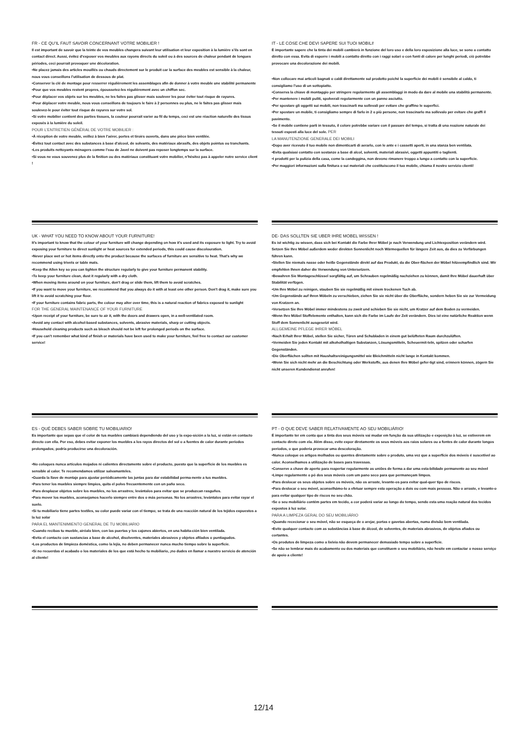FR - CE QU’IL FAUT SAVOIR CONCERNANT VOTRE MOBILIER !
Il est important de savoir que la teinte de vos meubles changera suivant leur utilisation et leur exposition à la lumière s’ils sont en contact direct. Aussi, évitez d’exposer vos meubles aux rayons directs du soleil ou à des sources de chaleur pendant de longues périodes, ceci pourrait provoquer une décoloration.
•Ne placez jamais des articles mouillés ou chauds directement sur le produit car la surface des meubles est sensible à la chaleur, nous vous conseillons l’utilisation de dessous de plat.
•Conserver la clé de montage pour resserrer régulièrement les assemblages afin de donner à votre meuble une stabilité permanente
•Pour que vos meubles restent propres, époussetez-les régulièrement avec un chiffon sec.
•Pour déplacer vos objets sur les meubles, ne les faites pas glisser mais soulever les pour éviter tout risque de rayures.
•Pour déplacer votre meuble, nous vous conseillons de toujours le faire à 2 personnes ou plus, ne le faites pas glisser mais soulevez-le pour éviter tout risque de rayures sur votre sol.
•Si votre mobilier contient des parties tissues, la couleur pourrait varier au fil du temps, ceci est une réaction naturelle des tissus exposés à la lumière du soleil.
POUR L’ENTRETIEN GÉNÉRAL DE VOTRE MOBILIER :
•À réception de votre meuble, veillez à bien l’aérer, portes et tiroirs ouverts, dans une pièce bien ventilée.
•Évitez tout contact avec des substances à base d’alcool, de solvants, des matériaux abrasifs, des objets pointus ou tranchants.
•Les produits nettoyants ménagers comme l’eau de Javel ne doivent pas reposer longtemps sur la surface.
•Si vous ne vous souvenez plus de la finition ou des matériaux constituant votre mobilier, n’hésitez pas à appeler notre service client !
UK - WHAT YOU NEED TO KNOW ABOUT YOUR FURNITURE!
It’s important to know that the colour of your furniture will change depending on how it’s used and its exposure to light. Try to avoid exposing your furniture to direct sunlight or heat sources for extended periods, this could cause discolouration.
•Never place wet or hot items directly onto the product because the surfaces of furniture are sensitive to heat. That’s why we recommend using trivets or table mats.
•Keep the Allen key so you can tighten the structure regularly to give your furniture permanent stability.
•To keep your furniture clean, dust it regularly with a dry cloth.
•When moving items around on your furniture, don’t drag or slide them, lift them to avoid scratches.
•If you want to move your furniture, we recommend that you always do it with at least one other person. Don’t drag it, make sure you lift it to avoid scratching your floor.
•If your furniture contains fabric parts, the colour may alter over time, this is a natural reaction of fabrics exposed to sunlight
FOR THE GENERAL MAINTENANCE OF YOUR FURNITURE
•Upon receipt of your furniture, be sure to air it, with the doors and drawers open, in a well-ventilated room.
•Avoid any contact with alcohol-based substances, solvents, abrasive materials, sharp or cutting objects.
•Household cleaning products such as bleach should not be left for prolonged periods on the surface.
•If you can’t remember what kind of finish or materials have been used to make your furniture, feel free to contact our customer service!
ES - QUÉ DEBES SABER SOBRE TU MOBILIARIO!
Es importante que sepas que el color de tus muebles cambiará dependiendo del uso y la expo-sición a la luz, si están en contacto directo con ella. Por eso, debes evitar exponer los muebles a los rayos directos del sol o a fuentes de calor durante períodos prolongados; podría producirse una decoloración.
•No coloques nunca artículos mojados ni calientes directamente sobre el producto, puesto que la superficie de los muebles es sensible al calor. Te recomendamos utilizar salvamanteles.
•Guarda la llave de montaje para ajustar periódicamente las juntas para dar estabilidad perma-nente a tus muebles.
•Para tener los muebles siempre limpios, quita el polvo frecuentemente con un paño seco.
•Para desplazar objetos sobre los muebles, no los arrastres; levántalos para evitar que se produzcan rasguños.
•Para mover los muebles, aconsejamos hacerlo siempre entre dos o más personas. No los arrastres; levántalos para evitar rayar el suelo.
•Si tu mobiliario tiene partes textiles, su color puede variar con el tiempo; se trata de una reacción natural de los tejidos expuestos a la luz solar
PARA EL MANTENIMIENTO GENERAL DE TU MOBILIARIO
•Cuando recibas tu mueble, airéalo bien, con las puertas y los cajones abiertos, en una habita-ción bien ventilada.
•Evita el contacto con sustancias a base de alcohol, disolventes, materiales abrasivos y objetos afilados o puntiagudos.
•Los productos de limpieza doméstica, como la lejía, no deben permanecer nunca mucho tiempo sobre la superficie.
•Si no recuerdas el acabado o los materiales de los que está hecho tu mobiliario, ¡no dudes en llamar a nuestro servicio de atención al cliente!
IT - LE COSE CHE DEVI SAPERE SUI TUOI MOBILI!
È importante sapere che la tinta dei mobili cambierà in funzione del loro uso e della loro esposizione alla luce, se sono a contatto diretto con essa. Evita di esporre i mobili a contatto diretto con i raggi solari o con fonti di calore per lunghi periodi, ciò potrebbe provocare una decolorazione dei mobili.
•Non collocare mai articoli bagnati o caldi direttamente sul prodotto poiché la superficie dei mobili è sensibile al caldo, ti consigliamo l’uso di un sottopiatto.
•Conserva la chiave di montaggio per stringere regolarmente gli assemblaggi in modo da dare al mobile una stabilità permanente.
•Per mantenere i mobili puliti, spolverali regolarmente con un panno asciutto.
•Per spostare gli oggetti sui mobili, non trascinarli ma sollevali per evitare che graffino le superfici.
•Per spostare un mobile, ti consigliamo sempre di farlo in 2 o più persone, non trascinarlo ma sollevalo per evitare che graffi il pavimento.
•Se il mobile contiene parti in tessuto, il colore potrebbe variare con il passare del tempo, si tratta di una reazione naturale dei tessuti esposti alla luce del sole. PER
LA MANUTENZIONE GENERALE DEI MOBILI
•Dopo aver ricevuto il tuo mobile non dimenticarti di aerarlo, con le ante e i cassetti aperti, in una stanza ben ventilata.
•Evita qualsiasi contatto con sostanze a base di alcol, solventi, materiali abrasivi, oggetti appuntiti o taglienti.
•I prodotti per la pulizia della casa, come la candeggina, non devono rimanere troppo a lungo a contatto con la superficie.
•Per maggiori informazioni sulla finitura o sui materiali che costituiscono il tuo mobile, chiama il nostro servizio clienti!
DE- DAS SOLLTEN SIE UBER IHRE MOBEL WISSEN !
Es ist wichtig zu wissen, dass sich bei Kontakt die Farbe Ihrer Möbel je nach Verwendung und Lichtexposition verändern wird. Setzen Sie Ihre Möbel außerdem weder direkten Sonnenlicht noch Wärmequellen für längere Zeit aus, da dies zu Verfärbungen führen kann.
•Stellen Sie niemals nasse oder heiße Gegenstände direkt auf das Produkt, da die Ober-flächen der Möbel hitzeempfindlich sind. Wir empfehlen Ihnen daher die Verwendung von Untersetzern.
•Bewahren Sie Montageschlüssel sorgfältig auf, um Schrauben regelmäßig nachziehen zu können, damit Ihre Möbel dauerhaft über Stabilität verfügen.
•Um Ihre Möbel zu reinigen, stauben Sie sie regelmäßig mit einem trockenen Tuch ab.
•Um Gegenstände auf Ihren Möbeln zu verschieben, ziehen Sie sie nicht über die Oberfläche, sondern heben Sie sie zur Vermeidung von Kratzern an.
•Versetzen Sie Ihre Möbel immer mindestens zu zweit und schieben Sie sie nicht, um Kratzer auf dem Boden zu vermeiden.
•Wenn Ihre Möbel Stoffelemente enthalten, kann sich die Farbe im Laufe der Zeit verändern. Dies ist eine natürliche Reaktion wenn Stoff dem Sonnenlicht ausgesetzt wird.
ALLGEMEINE PFLEGE IHRER MÖBEL
•Nach Erhalt Ihrer Möbel, stellen Sie sicher, Türen und Schubladen in einem gut belüfteten Raum durchzulüften.
•Vermeiden Sie jeden Kontakt mit alkoholhaltigen Substanzen, Lösungsmitteln, Scheuermit-teln, spitzen oder scharfen Gegenständen.
•Die Oberflächen sollten mit Haushaltsreinigungsmittel wie Bleichmitteln nicht lange in Kontakt kommen.
•Wenn Sie sich nicht mehr an die Beschichtung oder Werkstoffe, aus denen Ihre Möbel gefer-tigt sind, erinnern können, zögern Sie nicht unseren Kundendienst anrufen!
PT - O QUE DEVE SABER RELATIVAMENTE AO SEU MOBILIÁRIO!
É importante ter em conta que a tinta dos seus móveis vai mudar em função da sua utilização e exposição à luz, se estiverem em contacto direto com ela. Além disso, evite expor diretamente os seus móveis aos raios solares ou a fontes de calor durante longos períodos, o que poderia provocar uma descoloração.
•Nunca coloque os artigos molhados ou quentes diretamente sobre o produto, uma vez que a superfície dos móveis é suscetível ao calor. Aconselhamos a utilização de bases para travessas.
•Conserve a chave de aperto para reapertar regularmente as uniões de forma a dar uma esta-bilidade permanente ao seu móvel
•Limpe regularmente o pó dos seus móveis com um pano seco para que permaneçam limpos.
•Para deslocar os seus objetos sobre os móveis, não os arraste, levante-os para evitar qual-quer tipo de riscos.
•Para deslocar o seu móvel, aconselhámo-lo a efetuar sempre esta operação a dois ou com mais pessoas. Não o arraste, e levante-o para evitar qualquer tipo de riscos no seu chão.
•Se o seu mobiliário contém partes em tecido, a cor poderá variar ao longo do tempo, sendo esta uma reação natural dos tecidos expostos à luz solar.
PARA A LIMPEZA GERAL DO SEU MOBILIÁRIO
•Quando rececionar o seu móvel, não se esqueça de o arejar, portas e gavetas abertas, numa divisão bem ventilada.
•Evite qualquer contacto com as substâncias à base de álcool, de solventes, de materiais abrasivos, de objetos afiados ou cortantes.
•Os produtos de limpeza como a lixívia não devem permanecer demasiado tempo sobre a superfície.
•Se não se lembrar mais do acabamento ou dos materiais que constituem o seu mobiliário, não hesite em contactar o nosso serviço de apoio a cliente!
12/14